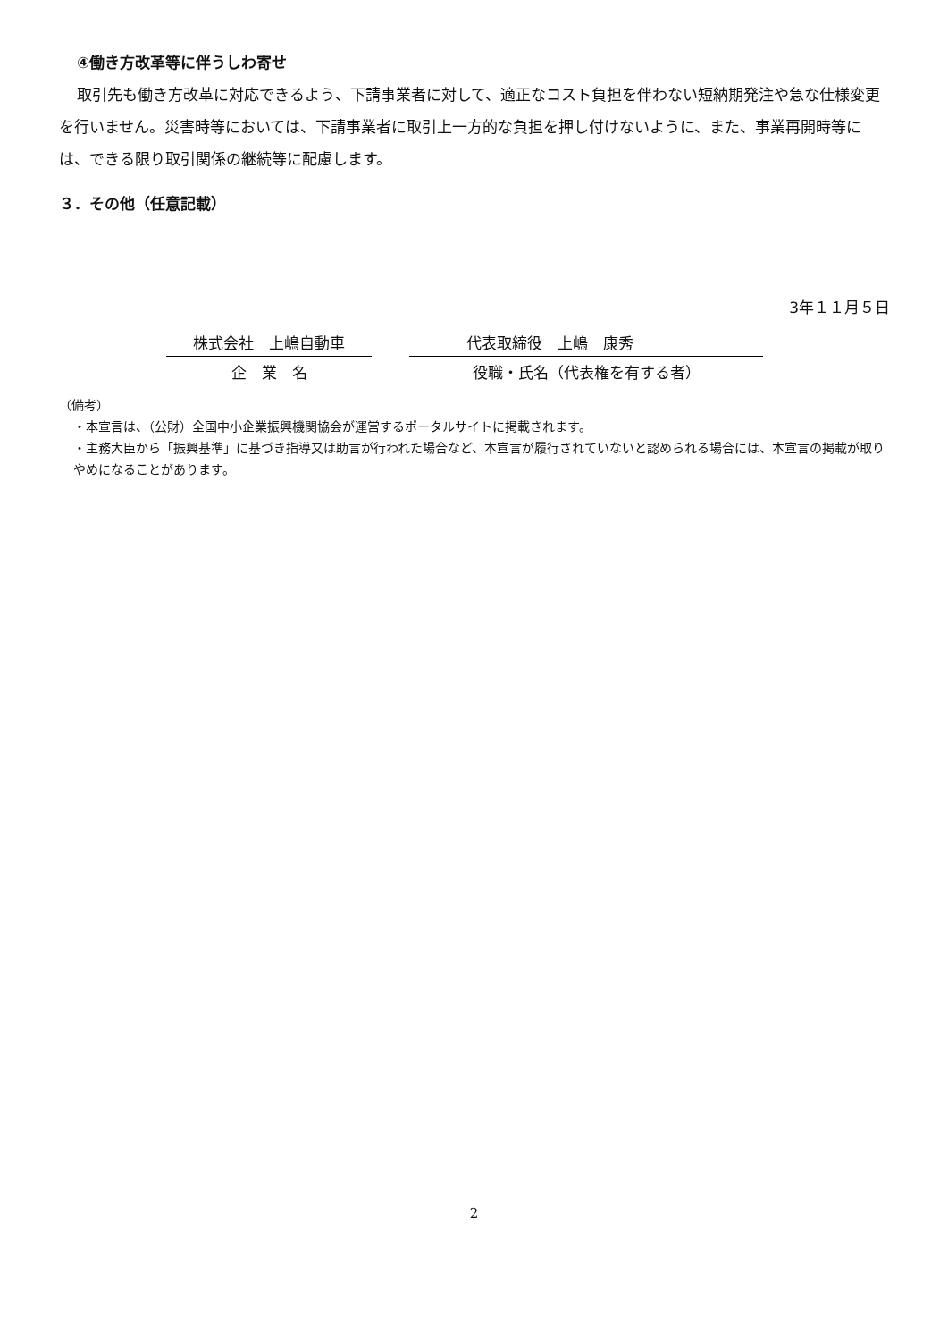④働き方改革等に伴うしわ寄せ
取引先も働き方改革に対応できるよう、下請事業者に対して、適正なコスト負担を伴わない短納期発注や急な仕様変更を行いません。災害時等においては、下請事業者に取引上一方的な負担を押し付けないように、また、事業再開時等には、できる限り取引関係の継続等に配慮します。
３．その他（任意記載）
3年１１月５日
株式会社　上嶋自動車
企　業　名
代表取締役　上嶋　康秀
役職・氏名（代表権を有する者）
（備考）
・本宣言は、（公財）全国中小企業振興機関協会が運営するポータルサイトに掲載されます。
・主務大臣から「振興基準」に基づき指導又は助言が行われた場合など、本宣言が履行されていないと認められる場合には、本宣言の掲載が取りやめになることがあります。
2